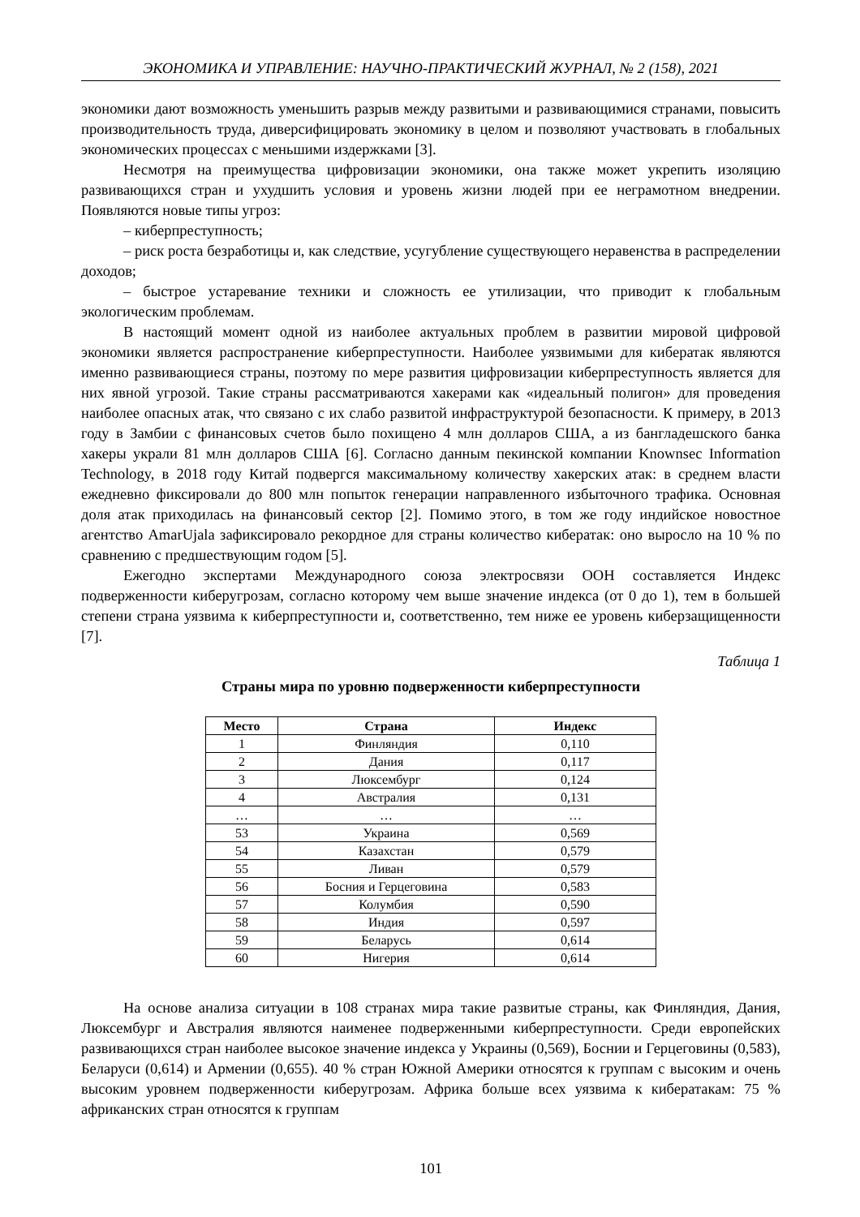ЭКОНОМИКА И УПРАВЛЕНИЕ: НАУЧНО-ПРАКТИЧЕСКИЙ ЖУРНАЛ, № 2 (158), 2021
экономики дают возможность уменьшить разрыв между развитыми и развивающимися страна­ми, повысить производительность труда, диверсифицировать экономику в целом и позволяют участвовать в глобальных экономических процессах с меньшими издержками [3].
Несмотря на преимущества цифровизации экономики, она также может укрепить изоля­цию развивающихся стран и ухудшить условия и уровень жизни людей при ее неграмотном внедрении. Появляются новые типы угроз:
– киберпреступность;
– риск роста безработицы и, как следствие, усугубление существующего неравенства в распределении доходов;
– быстрое устаревание техники и сложность ее утилизации, что приводит к глобальным экологическим проблемам.
В настоящий момент одной из наиболее актуальных проблем в развитии мировой цифро­вой экономики является распространение киберпреступности. Наиболее уязвимыми для кибе­ратак являются именно развивающиеся страны, поэтому по мере развития цифровизации ки­берпреступность является для них явной угрозой. Такие страны рассматриваются хакерами как «идеальный полигон» для проведения наиболее опасных атак, что связано с их слабо развитой инфраструктурой безопасности. К примеру, в 2013 году в Замбии с финансовых счетов было похищено 4 млн долларов США, а из бангладешского банка хакеры украли 81 млн долларов США [6]. Согласно данным пекинской компании Knownsec Information Technology, в 2018 году Китай подвергся максимальному количеству хакерских атак: в среднем власти ежедневно фик­сировали до 800 млн попыток генерации направленного избыточного трафика. Основная доля атак приходилась на финансовый сектор [2]. Помимо этого, в том же году индийское новостное агентство AmarUjala зафиксировало рекордное для страны количество кибератак: оно выросло на 10 % по сравнению с предшествующим годом [5].
Ежегодно экспертами Международного союза электросвязи ООН составляется Индекс подверженности киберугрозам, согласно которому чем выше значение индекса (от 0 до 1), тем в большей степени страна уязвима к киберпреступности и, соответственно, тем ниже ее уровень кибер­защищенности [7].
Таблица 1
Страны мира по уровню подверженности киберпреступности
| Место | Страна | Индекс |
| --- | --- | --- |
| 1 | Финляндия | 0,110 |
| 2 | Дания | 0,117 |
| 3 | Люксембург | 0,124 |
| 4 | Австралия | 0,131 |
| … | … | … |
| 53 | Украина | 0,569 |
| 54 | Казахстан | 0,579 |
| 55 | Ливан | 0,579 |
| 56 | Босния и Герцеговина | 0,583 |
| 57 | Колумбия | 0,590 |
| 58 | Индия | 0,597 |
| 59 | Беларусь | 0,614 |
| 60 | Нигерия | 0,614 |
На основе анализа ситуации в 108 странах мира такие развитые страны, как Финляндия, Дания, Люксембург и Австралия являются наименее подверженными киберпреступности. Сре­ди европейских развивающихся стран наиболее высокое значение индекса у Украины (0,569), Боснии и Герцеговины (0,583), Беларуси (0,614) и Армении (0,655). 40 % стран Южной Амери­ки относятся к группам с высоким и очень высоким уровнем подверженности киберугрозам. Африка больше всех уязвима к кибератакам: 75 % африканских стран относятся к группам
101